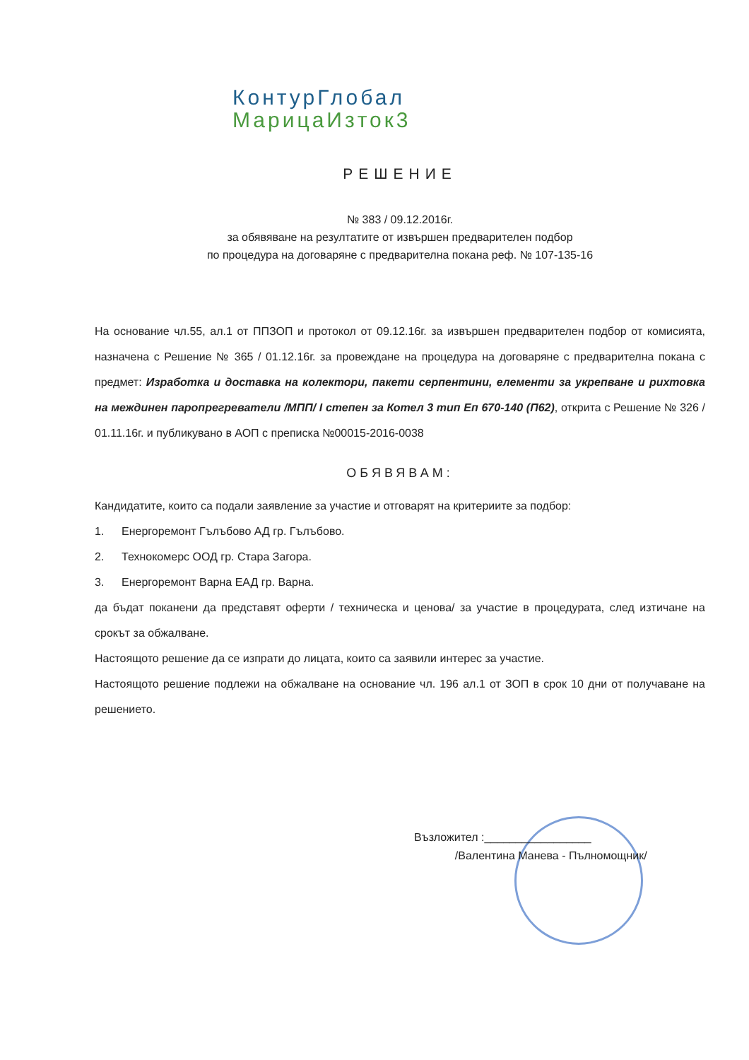КонтурГлобал
МарицаИзток3
РЕШЕНИЕ
№ 383 / 09.12.2016г.
за обявяване на резултатите от извършен предварителен подбор
по процедура на договаряне с предварителна покана реф. № 107-135-16
На основание чл.55, ал.1 от ППЗОП и протокол от 09.12.16г. за извършен предварителен подбор от комисията, назначена с Решение № 365 / 01.12.16г. за провеждане на процедура на договаряне с предварителна покана с предмет: Изработка и доставка на колектори, пакети серпентини, елементи за укрепване и рихтовка на междинен паропрегреватели /МПП/ I степен за Котел 3 тип Еп 670-140 (П62), открита с Решение № 326 / 01.11.16г. и публикувано в АОП с преписка №00015-2016-0038
ОБЯВЯВАМ:
Кандидатите, които са подали заявление за участие и отговарят на критериите за подбор:
1. Енергоремонт Гълъбово АД гр. Гълъбово.
2. Технокомерс ООД гр. Стара Загора.
3. Енергоремонт Варна ЕАД гр. Варна.
да бъдат поканени да представят оферти / техническа и ценова/ за участие в процедурата, след изтичане на срокът за обжалване.
Настоящото решение да се изпрати до лицата, които са заявили интерес за участие.
Настоящото решение подлежи на обжалване на основание чл. 196 ал.1 от ЗОП в срок 10 дни от получаване на решението.
Възложител :_________________
/Валентина Манева - Пълномощник/